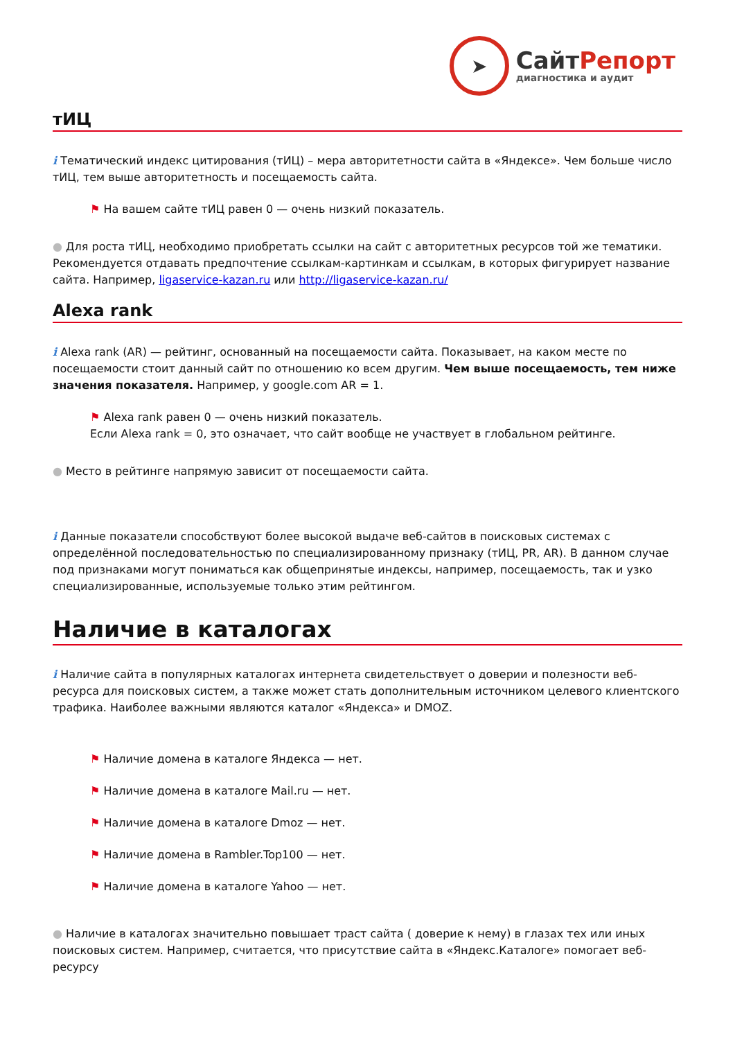➤
СайтРепорт
диагностика и аудит
тИЦ
i Тематический индекс цитирования (тИЦ) – мера авторитетности сайта в «Яндексе». Чем больше число тИЦ, тем выше авторитетность и посещаемость сайта.
⚑ На вашем сайте тИЦ равен 0 — очень низкий показатель.
● Для роста тИЦ, необходимо приобретать ссылки на сайт с авторитетных ресурсов той же тематики. Рекомендуется отдавать предпочтение ссылкам-картинкам и ссылкам, в которых фигурирует название сайта. Например, ligaservice-kazan.ru или http://ligaservice-kazan.ru/
Alexa rank
i Alexa rank (AR) — рейтинг, основанный на посещаемости сайта. Показывает, на каком месте по посещаемости стоит данный сайт по отношению ко всем другим. Чем выше посещаемость, тем ниже значения показателя. Например, у google.com AR = 1.
⚑ Alexa rank равен 0 — очень низкий показатель.
Если Alexa rank = 0, это означает, что сайт вообще не участвует в глобальном рейтинге.
● Место в рейтинге напрямую зависит от посещаемости сайта.
i Данные показатели способствуют более высокой выдаче веб-сайтов в поисковых системах с определённой последовательностью по специализированному признаку (тИЦ, PR, AR). В данном случае под признаками могут пониматься как общепринятые индексы, например, посещаемость, так и узко специализированные, используемые только этим рейтингом.
Наличие в каталогах
i Наличие сайта в популярных каталогах интернета свидетельствует о доверии и полезности веб-ресурса для поисковых систем, а также может стать дополнительным источником целевого клиентского трафика. Наиболее важными являются каталог «Яндекса» и DMOZ.
⚑ Наличие домена в каталоге Яндекса — нет.
⚑ Наличие домена в каталоге Mail.ru — нет.
⚑ Наличие домена в каталоге Dmoz — нет.
⚑ Наличие домена в Rambler.Top100 — нет.
⚑ Наличие домена в каталоге Yahoo — нет.
● Наличие в каталогах значительно повышает траст сайта ( доверие к нему) в глазах тех или иных поисковых систем. Например, считается, что присутствие сайта в «Яндекс.Каталоге» помогает веб-ресурсу